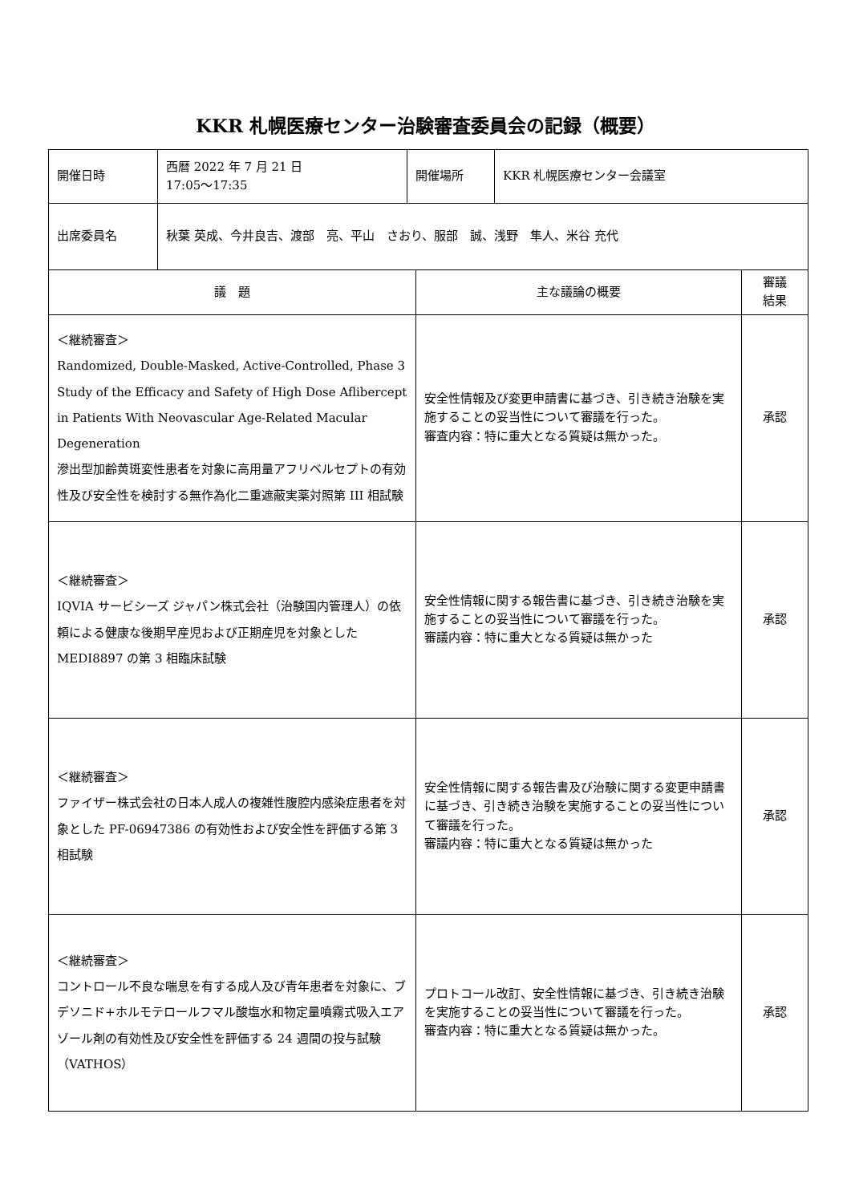KKR 札幌医療センター治験審査委員会の記録（概要）
| 開催日時 | 西暦 2022 年 7 月 21 日 17:05～17:35 | 開催場所 | KKR 札幌医療センター会議室 |
| 出席委員名 | 秋葉 英成、今井良吉、渡部 亮、平山 さおり、服部 誠、浅野 隼人、米谷 充代 | | |
| 議 題 | 主な議論の概要 | 審議 結果 |
| --- | --- | --- |
| ＜継続審査＞ Randomized, Double-Masked, Active-Controlled, Phase 3 Study of the Efficacy and Safety of High Dose Aflibercept in Patients With Neovascular Age-Related Macular Degeneration 滲出型加齢黄斑変性患者を対象に高用量アフリベルセプトの有効性及び安全性を検討する無作為化二重遮蔽実薬対照第 III 相試験 | 安全性情報及び変更申請書に基づき、引き続き治験を実施することの妥当性について審議を行った。 審査内容：特に重大となる質疑は無かった。 | 承認 |
| ＜継続審査＞ IQVIA サービシーズ ジャパン株式会社（治験国内管理人）の依頼による健康な後期早産児および正期産児を対象とした MEDI8897 の第 3 相臨床試験 | 安全性情報に関する報告書に基づき、引き続き治験を実施することの妥当性について審議を行った。 審議内容：特に重大となる質疑は無かった | 承認 |
| ＜継続審査＞ ファイザー株式会社の日本人成人の複雑性腹腔内感染症患者を対象とした PF-06947386 の有効性および安全性を評価する第 3 相試験 | 安全性情報に関する報告書及び治験に関する変更申請書に基づき、引き続き治験を実施することの妥当性について審議を行った。 審議内容：特に重大となる質疑は無かった | 承認 |
| ＜継続審査＞ コントロール不良な喘息を有する成人及び青年患者を対象に、ブデソニド+ホルモテロールフマル酸塩水和物定量噴霧式吸入エアゾール剤の有効性及び安全性を評価する 24 週間の投与試験（VATHOS） | プロトコール改訂、安全性情報に基づき、引き続き治験を実施することの妥当性について審議を行った。 審査内容：特に重大となる質疑は無かった。 | 承認 |